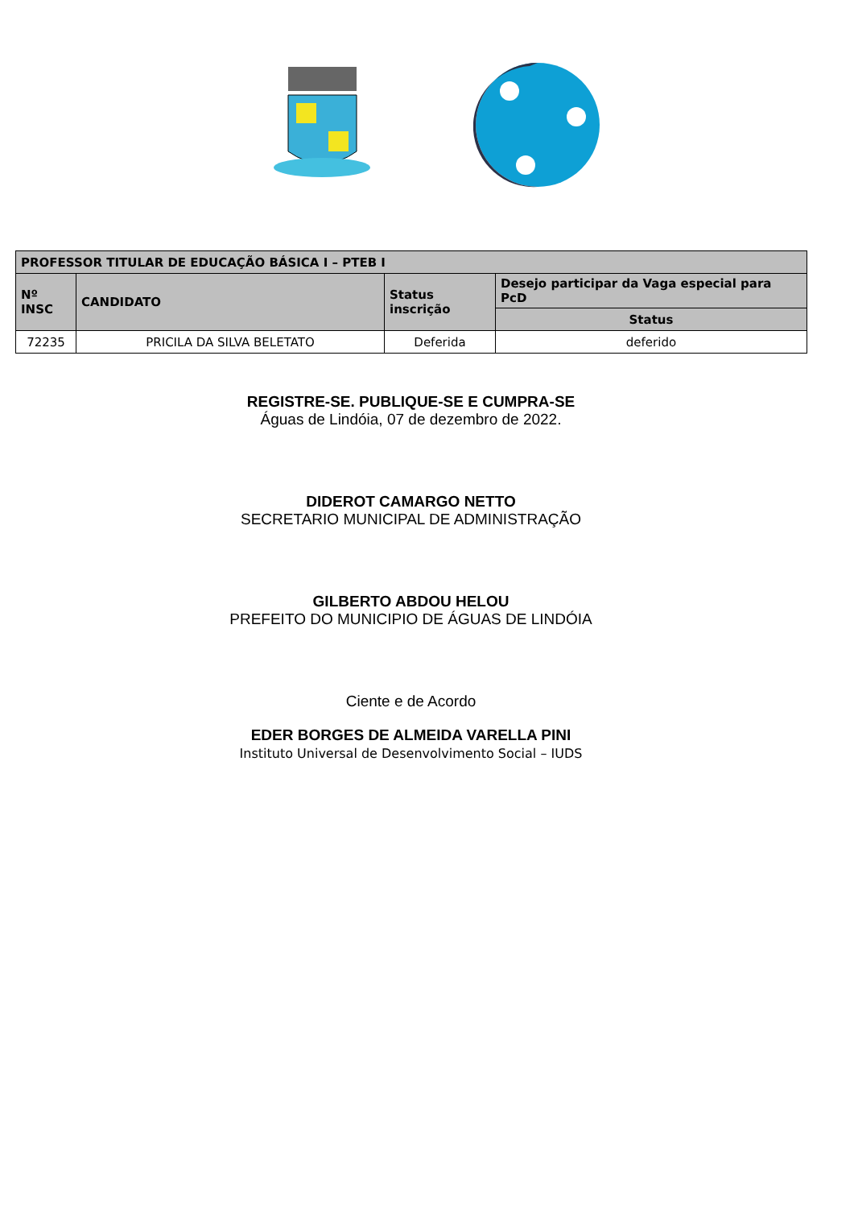| PROFESSOR TITULAR DE EDUCAÇÃO BÁSICA I – PTEB I | | | |
| --- | --- | --- | --- |
| Nº INSC | CANDIDATO | Status inscrição | Desejo participar da Vaga especial para PcD |
| | | | Status |
| 72235 | PRICILA DA SILVA BELETATO | Deferida | deferido |
REGISTRE-SE. PUBLIQUE-SE E CUMPRA-SE
Águas de Lindóia, 07 de dezembro de 2022.
DIDEROT CAMARGO NETTO
SECRETARIO MUNICIPAL DE ADMINISTRAÇÃO
GILBERTO ABDOU HELOU
PREFEITO DO MUNICIPIO DE ÁGUAS DE LINDÓIA
Ciente e de Acordo
EDER BORGES DE ALMEIDA VARELLA PINI
Instituto Universal de Desenvolvimento Social – IUDS